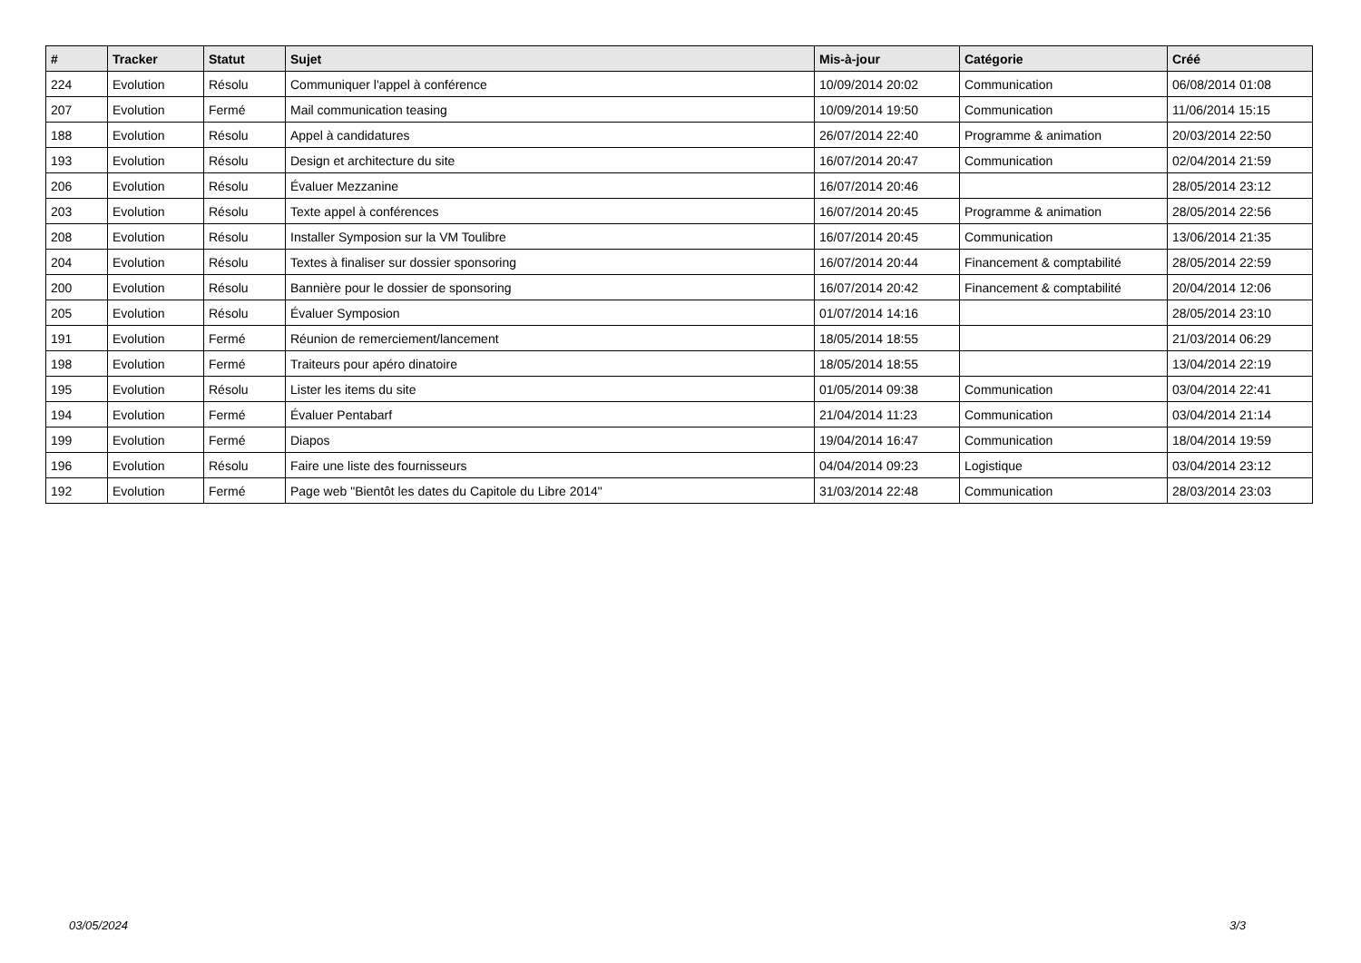| # | Tracker | Statut | Sujet | Mis-à-jour | Catégorie | Créé |
| --- | --- | --- | --- | --- | --- | --- |
| 224 | Evolution | Résolu | Communiquer l'appel à conférence | 10/09/2014 20:02 | Communication | 06/08/2014 01:08 |
| 207 | Evolution | Fermé | Mail communication teasing | 10/09/2014 19:50 | Communication | 11/06/2014 15:15 |
| 188 | Evolution | Résolu | Appel à candidatures | 26/07/2014 22:40 | Programme & animation | 20/03/2014 22:50 |
| 193 | Evolution | Résolu | Design et architecture du site | 16/07/2014 20:47 | Communication | 02/04/2014 21:59 |
| 206 | Evolution | Résolu | Évaluer Mezzanine | 16/07/2014 20:46 | | 28/05/2014 23:12 |
| 203 | Evolution | Résolu | Texte appel à conférences | 16/07/2014 20:45 | Programme & animation | 28/05/2014 22:56 |
| 208 | Evolution | Résolu | Installer Symposion sur la VM Toulibre | 16/07/2014 20:45 | Communication | 13/06/2014 21:35 |
| 204 | Evolution | Résolu | Textes à finaliser sur dossier sponsoring | 16/07/2014 20:44 | Financement & comptabilité | 28/05/2014 22:59 |
| 200 | Evolution | Résolu | Bannière pour le dossier de sponsoring | 16/07/2014 20:42 | Financement & comptabilité | 20/04/2014 12:06 |
| 205 | Evolution | Résolu | Évaluer Symposion | 01/07/2014 14:16 | | 28/05/2014 23:10 |
| 191 | Evolution | Fermé | Réunion de remerciement/lancement | 18/05/2014 18:55 | | 21/03/2014 06:29 |
| 198 | Evolution | Fermé | Traiteurs pour apéro dinatoire | 18/05/2014 18:55 | | 13/04/2014 22:19 |
| 195 | Evolution | Résolu | Lister les items du site | 01/05/2014 09:38 | Communication | 03/04/2014 22:41 |
| 194 | Evolution | Fermé | Évaluer Pentabarf | 21/04/2014 11:23 | Communication | 03/04/2014 21:14 |
| 199 | Evolution | Fermé | Diapos | 19/04/2014 16:47 | Communication | 18/04/2014 19:59 |
| 196 | Evolution | Résolu | Faire une liste des fournisseurs | 04/04/2014 09:23 | Logistique | 03/04/2014 23:12 |
| 192 | Evolution | Fermé | Page web "Bientôt les dates du Capitole du Libre 2014" | 31/03/2014 22:48 | Communication | 28/03/2014 23:03 |
03/05/2024 3/3